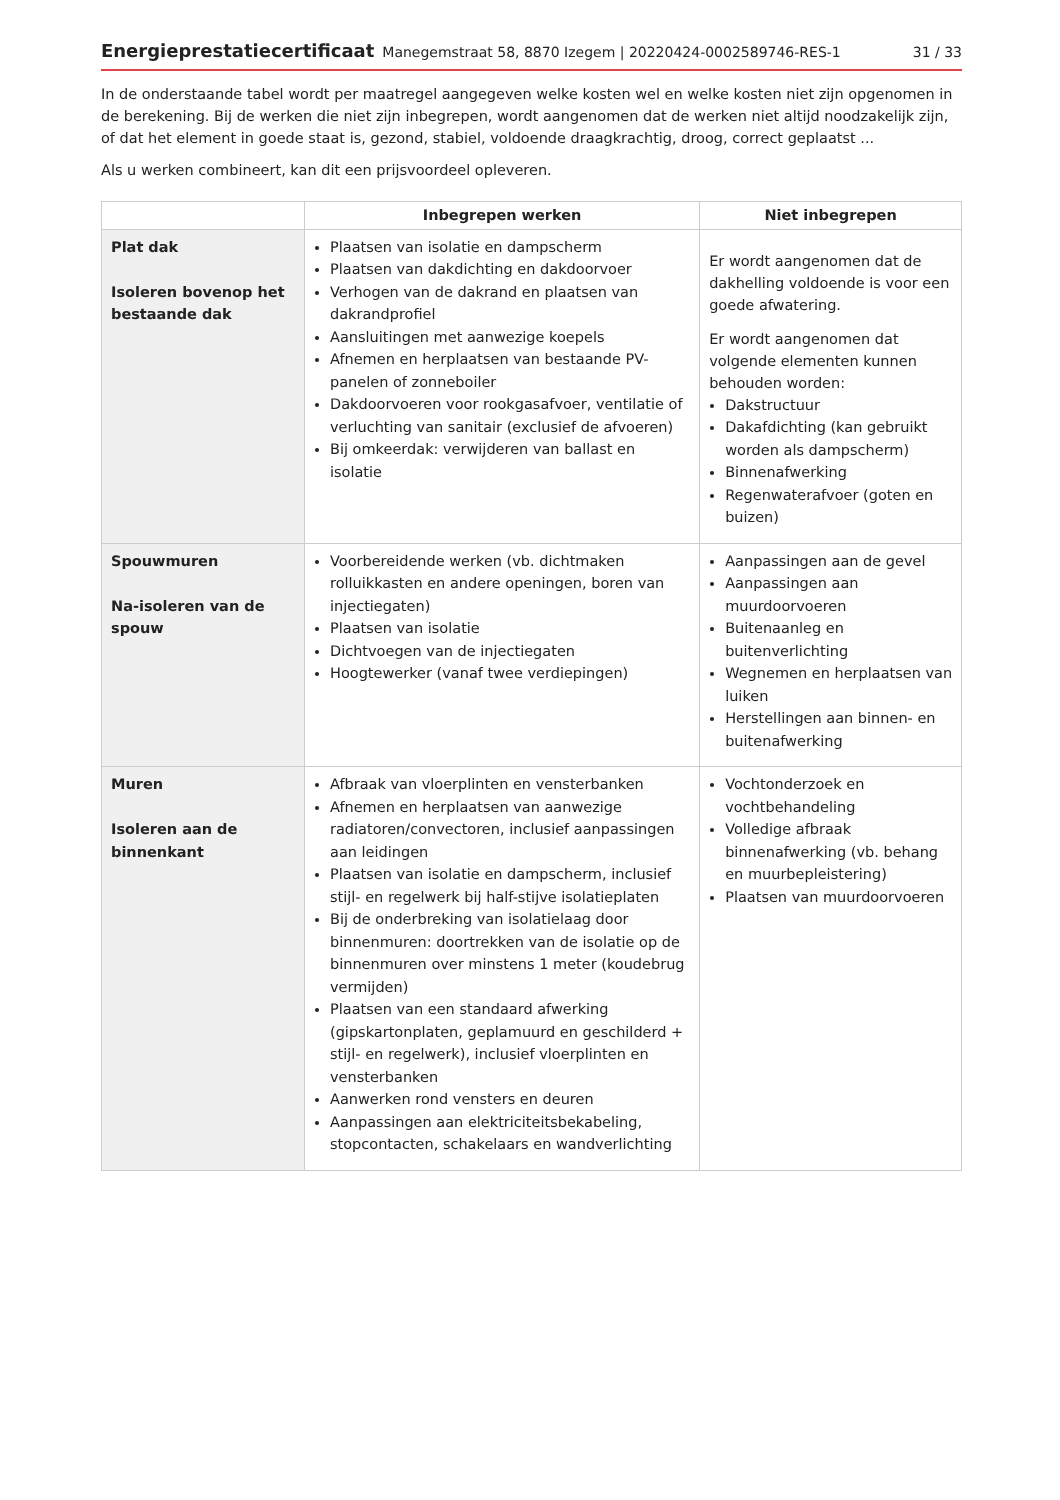Energieprestatiecertificaat Manegemstraat 58, 8870 Izegem | 20220424-0002589746-RES-1 31 / 33
In de onderstaande tabel wordt per maatregel aangegeven welke kosten wel en welke kosten niet zijn opgenomen in de berekening. Bij de werken die niet zijn inbegrepen, wordt aangenomen dat de werken niet altijd noodzakelijk zijn, of dat het element in goede staat is, gezond, stabiel, voldoende draagkrachtig, droog, correct geplaatst ...
Als u werken combineert, kan dit een prijsvoordeel opleveren.
| | Inbegrepen werken | Niet inbegrepen |
| --- | --- | --- |
| Plat dak Isoleren bovenop het bestaande dak | Plaatsen van isolatie en dampscherm Plaatsen van dakdichting en dakdoorvoer Verhogen van de dakrand en plaatsen van dakrandprofiel Aansluitingen met aanwezige koepels Afnemen en herplaatsen van bestaande PV-panelen of zonneboiler Dakdoorvoeren voor rookgasafvoer, ventilatie of verluchting van sanitair (exclusief de afvoeren) Bij omkeerdak: verwijderen van ballast en isolatie | Er wordt aangenomen dat de dakhelling voldoende is voor een goede afwatering. Er wordt aangenomen dat volgende elementen kunnen behouden worden: Dakstructuur Dakafdichting (kan gebruikt worden als dampscherm) Binnenafwerking Regenwaterafvoer (goten en buizen) |
| Spouwmuren Na-isoleren van de spouw | Voorbereidende werken (vb. dichtmaken rolluikkasten en andere openingen, boren van injectiegaten) Plaatsen van isolatie Dichtvoegen van de injectiegaten Hoogtewerker (vanaf twee verdiepingen) | Aanpassingen aan de gevel Aanpassingen aan muurdoorvoeren Buitenaanleg en buitenverlichting Wegnemen en herplaatsen van luiken Herstellingen aan binnen- en buitenafwerking |
| Muren Isoleren aan de binnenkant | Afbraak van vloerplinten en vensterbanken Afnemen en herplaatsen van aanwezige radiatoren/convectoren, inclusief aanpassingen aan leidingen Plaatsen van isolatie en dampscherm, inclusief stijl- en regelwerk bij half-stijve isolatieplaten Bij de onderbreking van isolatielaag door binnenmuren: doortrekken van de isolatie op de binnenmuren over minstens 1 meter (koudebrug vermijden) Plaatsen van een standaard afwerking (gipskartonplaten, geplamuurd en geschilderd + stijl- en regelwerk), inclusief vloerplinten en vensterbanken Aanwerken rond vensters en deuren Aanpassingen aan elektriciteitsbekabeling, stopcontacten, schakelaars en wandverlichting | Vochtonderzoek en vochtbehandeling Volledige afbraak binnenafwerking (vb. behang en muurbepleistering) Plaatsen van muurdoorvoeren |